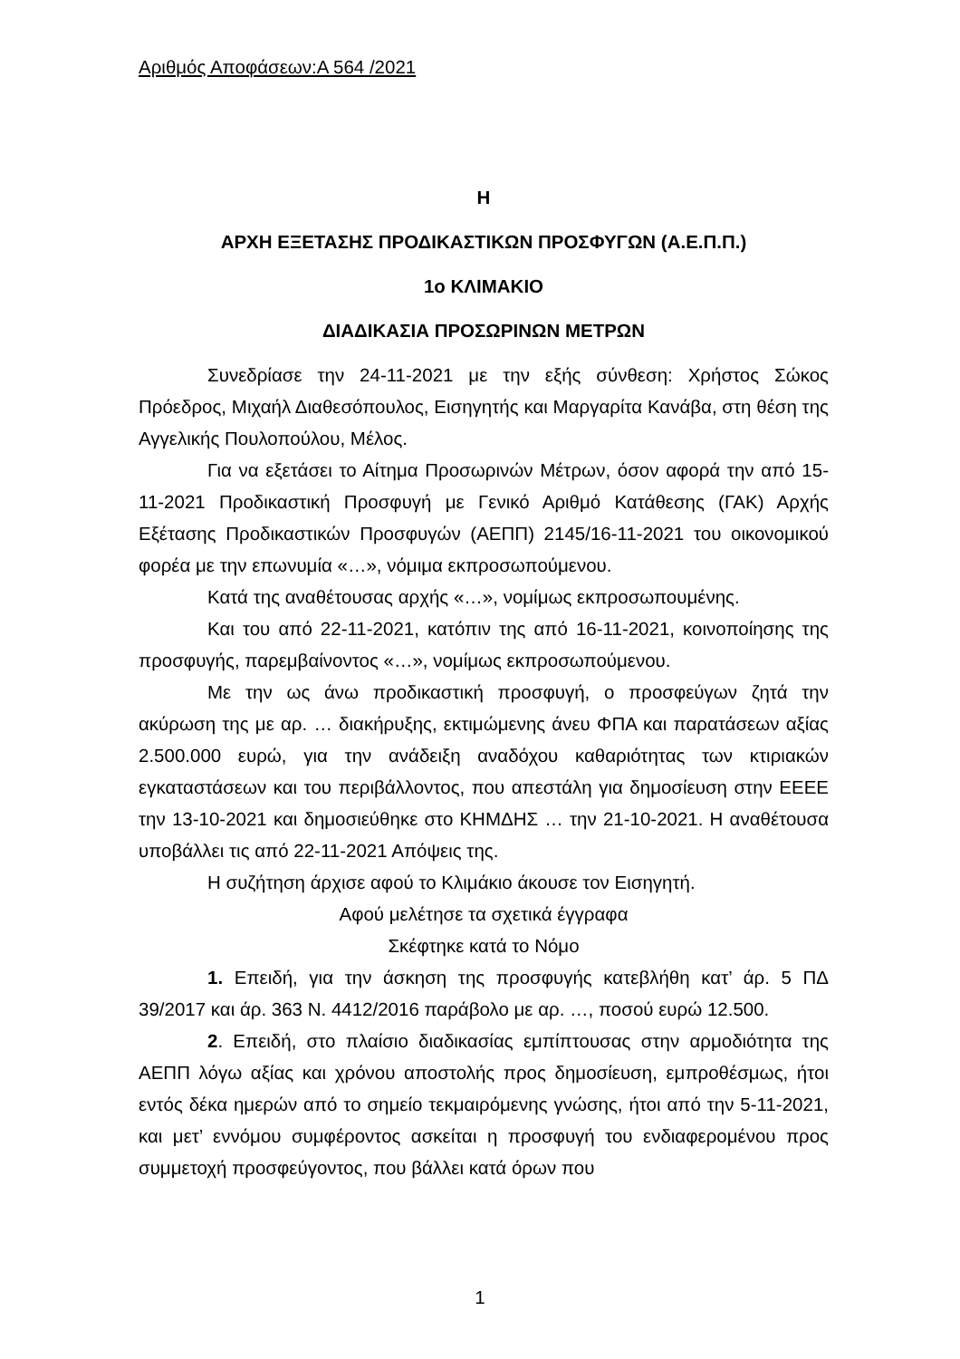Αριθμός Αποφάσεων:Α 564 /2021
Η
ΑΡΧΗ ΕΞΕΤΑΣΗΣ ΠΡΟΔΙΚΑΣΤΙΚΩΝ ΠΡΟΣΦΥΓΩΝ (Α.Ε.Π.Π.)
1ο ΚΛΙΜΑΚΙΟ
ΔΙΑΔΙΚΑΣΙΑ ΠΡΟΣΩΡΙΝΩΝ ΜΕΤΡΩΝ
Συνεδρίασε την 24-11-2021 με την εξής σύνθεση: Χρήστος Σώκος Πρόεδρος, Μιχαήλ Διαθεσόπουλος, Εισηγητής και Μαργαρίτα Κανάβα, στη θέση της Αγγελικής Πουλοπούλου, Μέλος.
Για να εξετάσει το Αίτημα Προσωρινών Μέτρων, όσον αφορά την από 15-11-2021 Προδικαστική Προσφυγή με Γενικό Αριθμό Κατάθεσης (ΓΑΚ) Αρχής Εξέτασης Προδικαστικών Προσφυγών (ΑΕΠΠ) 2145/16-11-2021 του οικονομικού φορέα με την επωνυμία «…», νόμιμα εκπροσωπούμενου.
Κατά της αναθέτουσας αρχής «…», νομίμως εκπροσωπουμένης.
Και του από 22-11-2021, κατόπιν της από 16-11-2021, κοινοποίησης της προσφυγής, παρεμβαίνοντος «…», νομίμως εκπροσωπούμενου.
Με την ως άνω προδικαστική προσφυγή, ο προσφεύγων ζητά την ακύρωση της με αρ. … διακήρυξης, εκτιμώμενης άνευ ΦΠΑ και παρατάσεων αξίας 2.500.000 ευρώ, για την ανάδειξη αναδόχου καθαριότητας των κτιριακών εγκαταστάσεων και του περιβάλλοντος, που απεστάλη για δημοσίευση στην ΕΕΕΕ την 13-10-2021 και δημοσιεύθηκε στο ΚΗΜΔΗΣ … την 21-10-2021. Η αναθέτουσα υποβάλλει τις από 22-11-2021 Απόψεις της.
Η συζήτηση άρχισε αφού το Κλιμάκιο άκουσε τον Εισηγητή.
Αφού μελέτησε τα σχετικά έγγραφα
Σκέφτηκε κατά το Νόμο
1. Επειδή, για την άσκηση της προσφυγής κατεβλήθη κατ’ άρ. 5 ΠΔ 39/2017 και άρ. 363 Ν. 4412/2016 παράβολο με αρ. …, ποσού ευρώ 12.500.
2. Επειδή, στο πλαίσιο διαδικασίας εμπίπτουσας στην αρμοδιότητα της ΑΕΠΠ λόγω αξίας και χρόνου αποστολής προς δημοσίευση, εμπροθέσμως, ήτοι εντός δέκα ημερών από το σημείο τεκμαιρόμενης γνώσης, ήτοι από την 5-11-2021, και μετ’ εννόμου συμφέροντος ασκείται η προσφυγή του ενδιαφερομένου προς συμμετοχή προσφεύγοντος, που βάλλει κατά όρων που
1